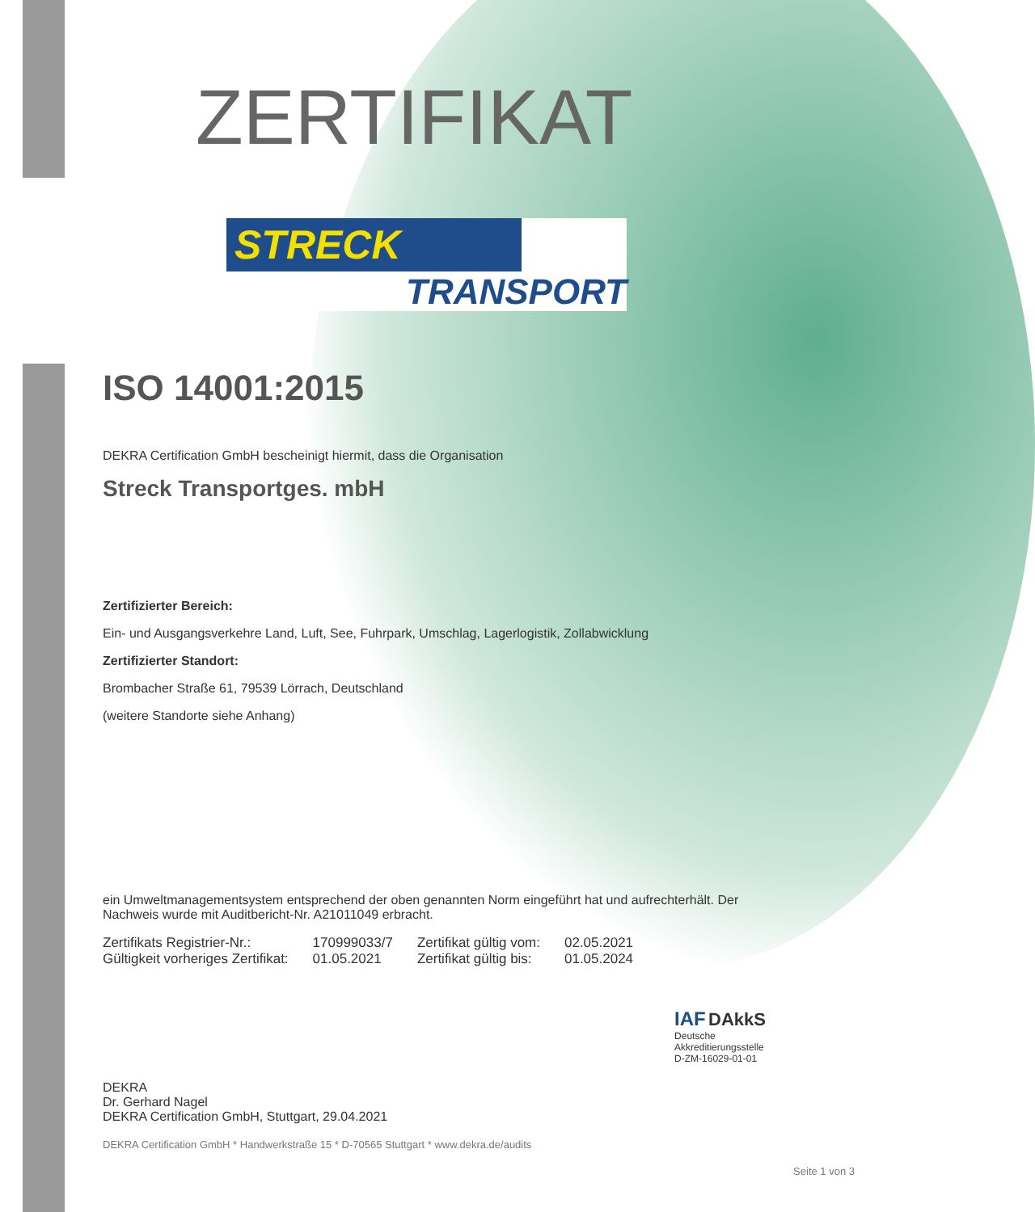ZERTIFIKAT
STRECK
TRANSPORT
ISO 14001:2015
DEKRA Certification GmbH bescheinigt hiermit, dass die Organisation
Streck Transportges. mbH
Zertifizierter Bereich:
Ein- und Ausgangsverkehre Land, Luft, See, Fuhrpark, Umschlag, Lagerlogistik, Zollabwicklung
Zertifizierter Standort:
Brombacher Straße 61, 79539 Lörrach, Deutschland
(weitere Standorte siehe Anhang)
ein Umweltmanagementsystem entsprechend der oben genannten Norm eingeführt hat und aufrechterhält. Der Nachweis wurde mit Auditbericht-Nr. A21011049 erbracht.
| Zertifikats Registrier-Nr.: | 170999033/7 | Zertifikat gültig vom: | 02.05.2021 |
| Gültigkeit vorheriges Zertifikat: | 01.05.2021 | Zertifikat gültig bis: | 01.05.2024 |
DEKRA
Dr. Gerhard Nagel
DEKRA Certification GmbH, Stuttgart, 29.04.2021
IAF DAkkS
Deutsche
Akkreditierungsstelle
D-ZM-16029-01-01
DEKRA Certification GmbH * Handwerkstraße 15 * D-70565 Stuttgart * www.dekra.de/audits
Seite 1 von 3